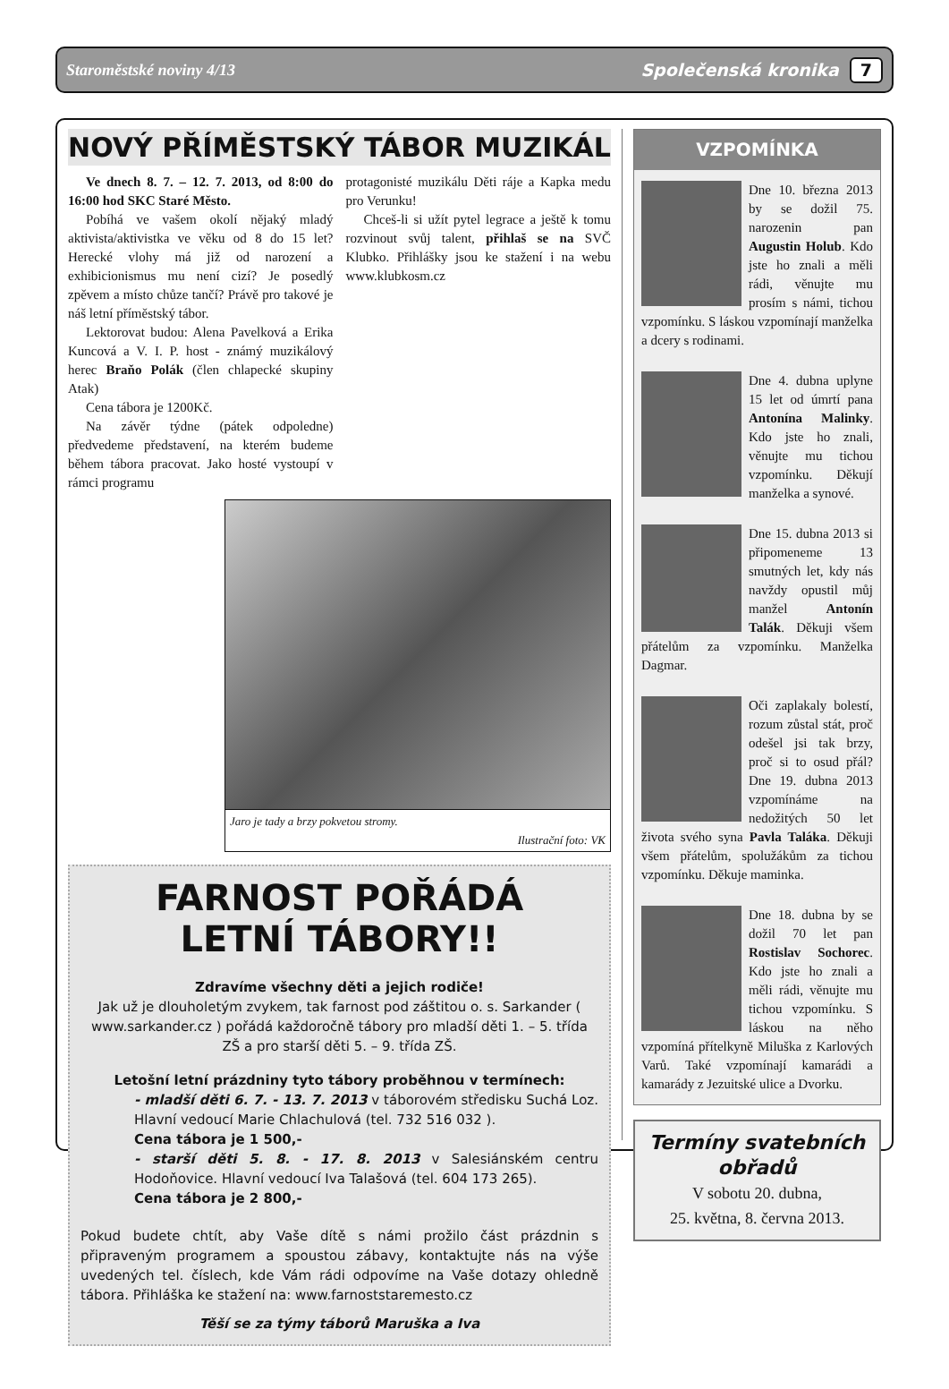Staroměstské noviny 4/13 Společenská kronika 7
NOVÝ PŘÍMĚSTSKÝ TÁBOR MUZIKÁL
Ve dnech 8. 7. – 12. 7. 2013, od 8:00 do 16:00 hod SKC Staré Město.
Pobíhá ve vašem okolí nějaký mladý aktivista/aktivistka ve věku od 8 do 15 let? Herecké vlohy má již od narození a exhibicionismus mu není cizí? Je posedlý zpěvem a místo chůze tančí? Právě pro takové je náš letní příměstský tábor.
Lektorovat budou: Alena Pavelková a Erika Kuncová a V. I. P. host - známý muzikálový herec Braňo Polák (člen chlapecké skupiny Atak)
Cena tábora je 1200Kč.
Na závěr týdne (pátek odpoledne) předvedeme představení, na kterém budeme během tábora pracovat. Jako hosté vystoupí v rámci programu
protagonisté muzikálu Děti ráje a Kapka medu pro Verunku!
Chceš-li si užít pytel legrace a ještě k tomu rozvinout svůj talent, přihlaš se na SVČ Klubko. Přihlášky jsou ke stažení i na webu www.klubkosm.cz
Jaro je tady a brzy pokvetou stromy.
Ilustrační foto: VK
FARNOST POŘÁDÁ
LETNÍ TÁBORY!!
Zdravíme všechny děti a jejich rodiče!
Jak už je dlouholetým zvykem, tak farnost pod záštitou o. s. Sarkander ( www.sarkander.cz ) pořádá každoročně tábory pro mladší děti 1. – 5. třída ZŠ a pro starší děti 5. – 9. třída ZŠ.
Letošní letní prázdniny tyto tábory proběhnou v termínech:
- mladší děti 6. 7. - 13. 7. 2013 v táborovém středisku Suchá Loz. Hlavní vedoucí Marie Chlachulová (tel. 732 516 032 ).
Cena tábora je 1 500,-
- starší děti 5. 8. - 17. 8. 2013 v Salesiánském centru Hodoňovice. Hlavní vedoucí Iva Talašová (tel. 604 173 265).
Cena tábora je 2 800,-
Pokud budete chtít, aby Vaše dítě s námi prožilo část prázdnin s připraveným programem a spoustou zábavy, kontaktujte nás na výše uvedených tel. číslech, kde Vám rádi odpovíme na Vaše dotazy ohledně tábora. Přihláška ke stažení na: www.farnoststaremesto.cz
Těší se za týmy táborů Maruška a Iva
VZPOMÍNKA
Dne 10. března 2013 by se dožil 75. narozenin pan Augustin Holub. Kdo jste ho znali a měli rádi, věnujte mu prosím s námi, tichou vzpomínku. S láskou vzpomínají manželka a dcery s rodinami.
Dne 4. dubna uplyne 15 let od úmrtí pana Antonína Malinky. Kdo jste ho znali, věnujte mu tichou vzpomínku. Děkují manželka a synové.
Dne 15. dubna 2013 si připomeneme 13 smutných let, kdy nás navždy opustil můj manžel Antonín Talák. Děkuji všem přátelům za vzpomínku. Manželka Dagmar.
Oči zaplakaly bolestí, rozum zůstal stát, proč odešel jsi tak brzy, proč si to osud přál? Dne 19. dubna 2013 vzpomínáme na nedožitých 50 let života svého syna Pavla Taláka. Děkuji všem přátelům, spolužákům za tichou vzpomínku. Děkuje maminka.
Dne 18. dubna by se dožil 70 let pan Rostislav Sochorec. Kdo jste ho znali a měli rádi, věnujte mu tichou vzpomínku. S láskou na něho vzpomíná přítelkyně Miluška z Karlových Varů. Také vzpomínají kamarádi a kamarády z Jezuitské ulice a Dvorku.
Termíny svatebních obřadů
V sobotu 20. dubna,
25. května, 8. června 2013.